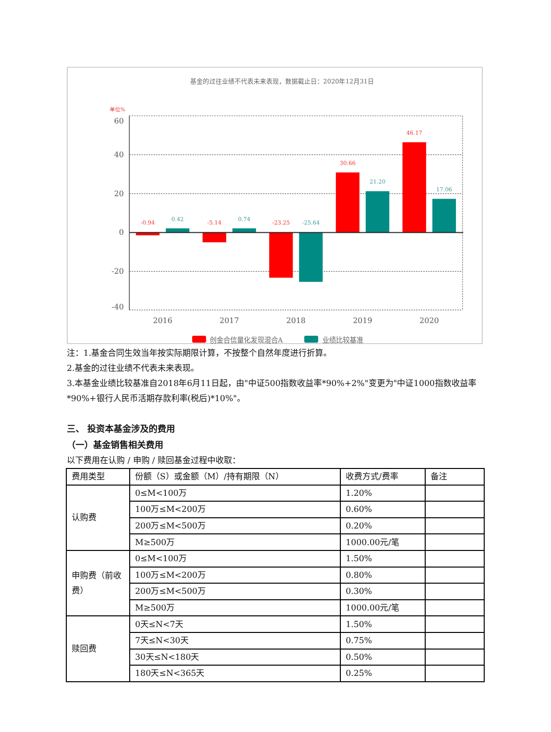基金的过往业绩不代表未来表现，数据截止日：2020年12月31日
单位%
60
40
20
0
-20
-40
-0.94
-5.14
-23.25
30.66
46.17
0.42
0.74
-25.64
21.20
17.06
2016
2017
2018
2019
2020
创金合信量化发现混合A
业绩比较基准
注：1.基金合同生效当年按实际期限计算，不按整个自然年度进行折算。
2.基金的过往业绩不代表未来表现。
3.本基金业绩比较基准自2018年6月11日起，由"中证500指数收益率*90%+2%"变更为"中证1000指数收益率*90%+银行人民币活期存款利率(税后)*10%"。
三、 投资本基金涉及的费用
（一）基金销售相关费用
以下费用在认购 / 申购 / 赎回基金过程中收取：
| 费用类型 | 份额（S）或金额（M）/持有期限（N） | 收费方式/费率 | 备注 |
| 认购费 | 0≤M<100万 | 1.20% | |
| | 100万≤M<200万 | 0.60% | |
| | 200万≤M<500万 | 0.20% | |
| | M≥500万 | 1000.00元/笔 | |
| 申购费（前收费） | 0≤M<100万 | 1.50% | |
| | 100万≤M<200万 | 0.80% | |
| | 200万≤M<500万 | 0.30% | |
| | M≥500万 | 1000.00元/笔 | |
| 赎回费 | 0天≤N<7天 | 1.50% | |
| | 7天≤N<30天 | 0.75% | |
| | 30天≤N<180天 | 0.50% | |
| | 180天≤N<365天 | 0.25% | |